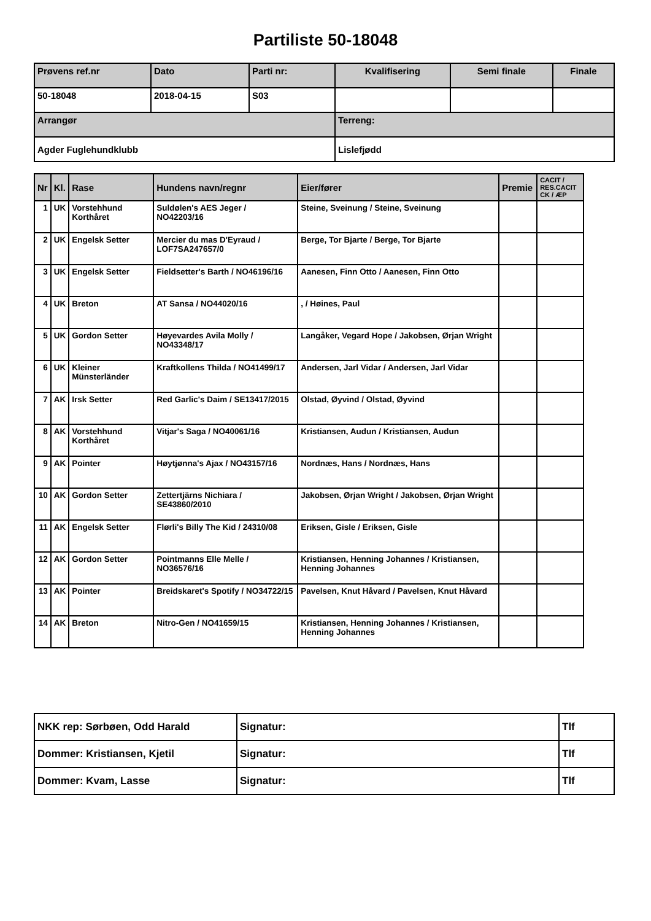Partiliste 50-18048
| Prøvens ref.nr | Dato | Parti nr: | Kvalifisering | Semi finale | Finale |
| 50-18048 | 2018-04-15 | S03 | | | |
| Arrangør | | | Terreng: | | |
| Agder Fuglehundklubb | | | Lislefjødd | | |
| Nr | Kl. | Rase | Hundens navn/regnr | Eier/fører | Premie | CACIT / RES.CACIT CK / ÆP |
| --- | --- | --- | --- | --- | --- | --- |
| 1 | UK | Vorstehhund Korthåret | Suldølen's AES Jeger / NO42203/16 | Steine, Sveinung / Steine, Sveinung | | |
| 2 | UK | Engelsk Setter | Mercier du mas D'Eyraud / LOF7SA247657/0 | Berge, Tor Bjarte / Berge, Tor Bjarte | | |
| 3 | UK | Engelsk Setter | Fieldsetter's Barth / NO46196/16 | Aanesen, Finn Otto / Aanesen, Finn Otto | | |
| 4 | UK | Breton | AT Sansa / NO44020/16 | , / Høines, Paul | | |
| 5 | UK | Gordon Setter | Høyevardes Avila Molly / NO43348/17 | Langåker, Vegard Hope / Jakobsen, Ørjan Wright | | |
| 6 | UK | Kleiner Münsterländer | Kraftkollens Thilda / NO41499/17 | Andersen, Jarl Vidar / Andersen, Jarl Vidar | | |
| 7 | AK | Irsk Setter | Red Garlic's Daim / SE13417/2015 | Olstad, Øyvind / Olstad, Øyvind | | |
| 8 | AK | Vorstehhund Korthåret | Vitjar's Saga / NO40061/16 | Kristiansen, Audun / Kristiansen, Audun | | |
| 9 | AK | Pointer | Høytjønna's Ajax / NO43157/16 | Nordnæs, Hans / Nordnæs, Hans | | |
| 10 | AK | Gordon Setter | Zettertjärns Nichiara / SE43860/2010 | Jakobsen, Ørjan Wright / Jakobsen, Ørjan Wright | | |
| 11 | AK | Engelsk Setter | Flørli's Billy The Kid / 24310/08 | Eriksen, Gisle / Eriksen, Gisle | | |
| 12 | AK | Gordon Setter | Pointmanns Elle Melle / NO36576/16 | Kristiansen, Henning Johannes / Kristiansen, Henning Johannes | | |
| 13 | AK | Pointer | Breidskaret's Spotify / NO34722/15 | Pavelsen, Knut Håvard / Pavelsen, Knut Håvard | | |
| 14 | AK | Breton | Nitro-Gen / NO41659/15 | Kristiansen, Henning Johannes / Kristiansen, Henning Johannes | | |
| NKK rep: Sørbøen, Odd Harald | Signatur: | Tlf |
| Dommer: Kristiansen, Kjetil | Signatur: | Tlf |
| Dommer: Kvam, Lasse | Signatur: | Tlf |